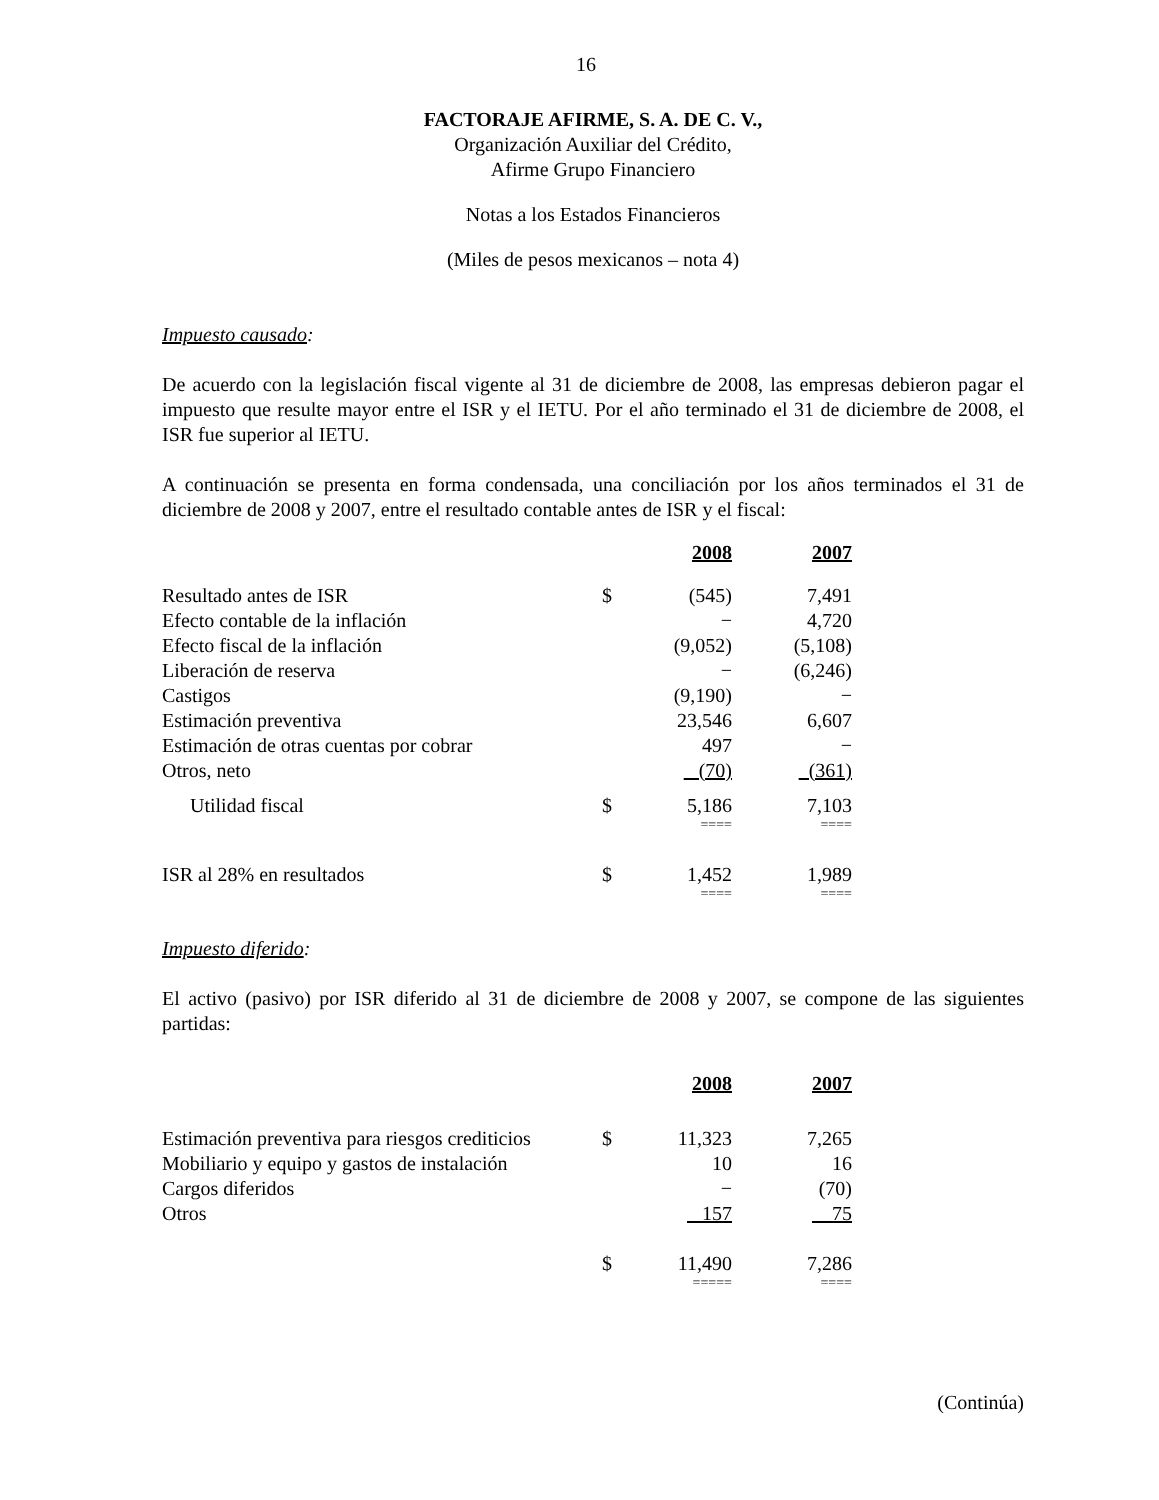16
FACTORAJE AFIRME, S. A. DE C. V.,
Organización Auxiliar del Crédito,
Afirme Grupo Financiero
Notas a los Estados Financieros
(Miles de pesos mexicanos – nota 4)
Impuesto causado:
De acuerdo con la legislación fiscal vigente al 31 de diciembre de 2008, las empresas debieron pagar el impuesto que resulte mayor entre el ISR y el IETU. Por el año terminado el 31 de diciembre de 2008, el ISR fue superior al IETU.
A continuación se presenta en forma condensada, una conciliación por los años terminados el 31 de diciembre de 2008 y 2007, entre el resultado contable antes de ISR y el fiscal:
| | | 2008 | | 2007 | |
| Resultado antes de ISR | $ | (545) | | 7,491 | |
| Efecto contable de la inflación | | − | | 4,720 | |
| Efecto fiscal de la inflación | | (9,052) | | (5,108) | |
| Liberación de reserva | | − | | (6,246) | |
| Castigos | | (9,190) | | − | |
| Estimación preventiva | | 23,546 | | 6,607 | |
| Estimación de otras cuentas por cobrar | | 497 | | − | |
| Otros, neto | | (70) | | (361) | |
| Utilidad fiscal | $ | 5,186 | | 7,103 | |
| | | ==== | | ==== | |
| ISR al 28% en resultados | $ | 1,452 | | 1,989 | |
| | | ==== | | ==== | |
Impuesto diferido:
El activo (pasivo) por ISR diferido al 31 de diciembre de 2008 y 2007, se compone de las siguientes partidas:
| | | 2008 | | 2007 | |
| Estimación preventiva para riesgos crediticios | $ | 11,323 | | 7,265 | |
| Mobiliario y equipo y gastos de instalación | | 10 | | 16 | |
| Cargos diferidos | | − | | (70) | |
| Otros | | 157 | | 75 | |
| | $ | 11,490 | | 7,286 | |
| | | ===== | | ==== | |
(Continúa)